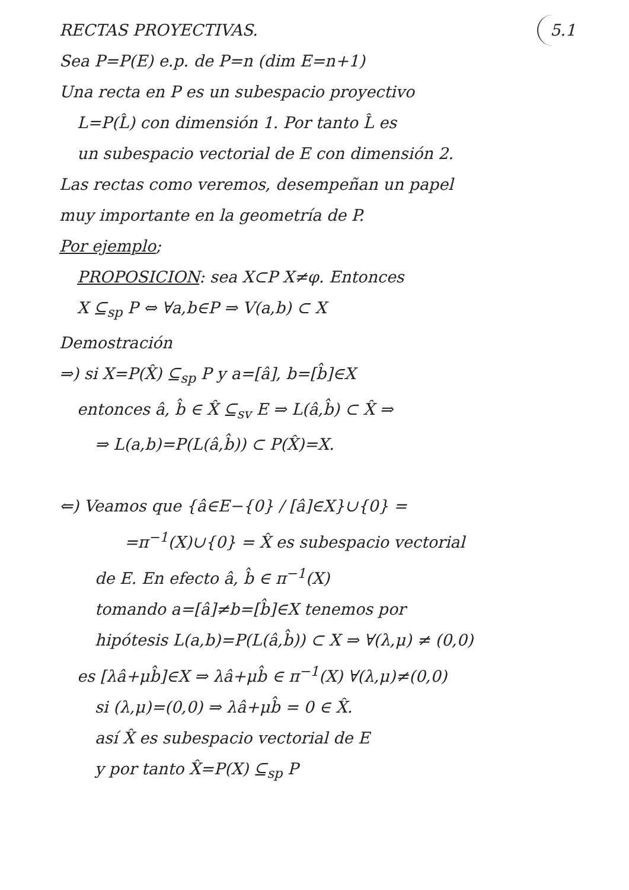RECTAS PROYECTIVAS. 5.1
Sea P=P(E) e.p. de P=n (dim E=n+1)
Una recta en P es un subespacio proyectivo
L=P(L̂) con dimensión 1. Por tanto L̂ es
un subespacio vectorial de E con dimensión 2.
Las rectas como veremos, desempeñan un papel
muy importante en la geometría de P.
Por ejemplo;
PROPOSICION: sea X⊂P X≠φ. Entonces
X ⊆<sub>sp</sub> P ⇔ ∀a,b∈P ⇒ V(a,b) ⊂ X
Demostración
⇒) si X=P(X̂) ⊆<sub>sp</sub> P y a=[â], b=[b̂]∈X
entonces â, b̂ ∈ X̂ ⊆<sub>sv</sub> E ⇒ L(â,b̂) ⊂ X̂ ⇒
⇒ L(a,b)=P(L(â,b̂)) ⊂ P(X̂)=X.
⇐) Veamos que {â∈E−{0} / [â]∈X}∪{0} =
=π<sup>−1</sup>(X)∪{0} = X̂ es subespacio vectorial
de E. En efecto â, b̂ ∈ π<sup>−1</sup>(X)
tomando a=[â]≠b=[b̂]∈X tenemos por
hipótesis L(a,b)=P(L(â,b̂)) ⊂ X ⇒ ∀(λ,μ) ≠ (0,0)
es [λâ+μb̂]∈X ⇒ λâ+μb̂ ∈ π<sup>−1</sup>(X) ∀(λ,μ)≠(0,0)
si (λ,μ)=(0,0) ⇒ λâ+μb̂ = 0 ∈ X̂.
así X̂ es subespacio vectorial de E
y por tanto X̂=P(X) ⊆<sub>sp</sub> P